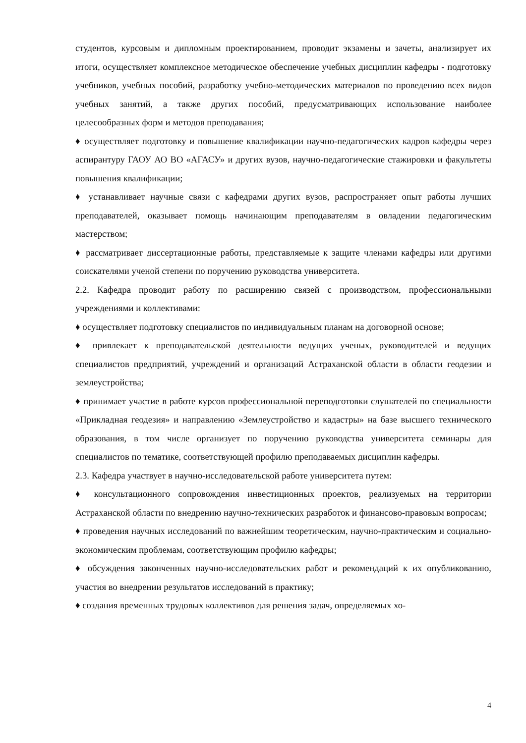студентов, курсовым и дипломным проектированием, проводит экзамены и зачеты, анализирует их итоги, осуществляет комплексное методическое обеспечение учебных дисциплин кафедры - подготовку учебников, учебных пособий, разработку учебно-методических материалов по проведению всех видов учебных занятий, а также других пособий, предусматривающих использование наиболее целесообразных форм и методов преподавания;
♦ осуществляет подготовку и повышение квалификации научно-педагогических кадров кафедры через аспирантуру ГАОУ АО ВО «АГАСУ» и других вузов, научно-педагогические стажировки и факультеты повышения квалификации;
♦ устанавливает научные связи с кафедрами других вузов, распространяет опыт работы лучших преподавателей, оказывает помощь начинающим преподавателям в овладении педагогическим мастерством;
♦ рассматривает диссертационные работы, представляемые к защите членами кафедры или другими соискателями ученой степени по поручению руководства университета.
2.2. Кафедра проводит работу по расширению связей с производством, профессиональными учреждениями и коллективами:
♦ осуществляет подготовку специалистов по индивидуальным планам на договорной основе;
♦ привлекает к преподавательской деятельности ведущих ученых, руководителей и ведущих специалистов предприятий, учреждений и организаций Астраханской области в области геодезии и землеустройства;
♦ принимает участие в работе курсов профессиональной переподготовки слушателей по специальности «Прикладная геодезия» и направлению «Землеустройство и кадастры» на базе высшего технического образования, в том числе организует по поручению руководства университета семинары для специалистов по тематике, соответствующей профилю преподаваемых дисциплин кафедры.
2.3. Кафедра участвует в научно-исследовательской работе университета путем:
♦ консультационного сопровождения инвестиционных проектов, реализуемых на территории Астраханской области по внедрению научно-технических разработок и финансово-правовым вопросам;
♦ проведения научных исследований по важнейшим теоретическим, научно-практическим и социально-экономическим проблемам, соответствующим профилю кафедры;
♦ обсуждения законченных научно-исследовательских работ и рекомендаций к их опубликованию, участия во внедрении результатов исследований в практику;
♦ создания временных трудовых коллективов для решения задач, определяемых хо-
4